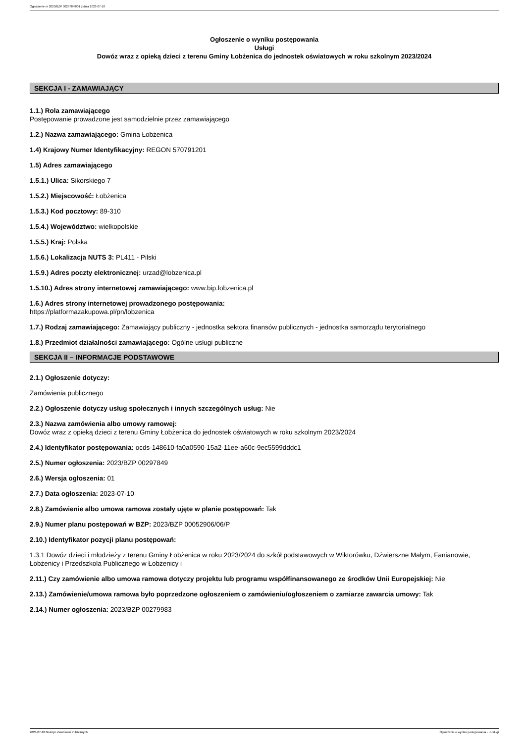Ogłoszenie nr 2023/BZP 00297849/01 z dnia 2023-07-10
Ogłoszenie o wyniku postępowania
Usługi
Dowóz wraz z opieką dzieci z terenu Gminy Łobżenica do jednostek oświatowych w roku szkolnym 2023/2024
SEKCJA I - ZAMAWIAJĄCY
1.1.) Rola zamawiającego
Postępowanie prowadzone jest samodzielnie przez zamawiającego
1.2.) Nazwa zamawiającego: Gmina Łobżenica
1.4) Krajowy Numer Identyfikacyjny: REGON 570791201
1.5) Adres zamawiającego
1.5.1.) Ulica: Sikorskiego 7
1.5.2.) Miejscowość: Łobżenica
1.5.3.) Kod pocztowy: 89-310
1.5.4.) Województwo: wielkopolskie
1.5.5.) Kraj: Polska
1.5.6.) Lokalizacja NUTS 3: PL411 - Pilski
1.5.9.) Adres poczty elektronicznej: urzad@lobzenica.pl
1.5.10.) Adres strony internetowej zamawiającego: www.bip.lobzenica.pl
1.6.) Adres strony internetowej prowadzonego postępowania:
https://platformazakupowa.pl/pn/lobzenica
1.7.) Rodzaj zamawiającego: Zamawiający publiczny - jednostka sektora finansów publicznych - jednostka samorządu terytorialnego
1.8.) Przedmiot działalności zamawiającego: Ogólne usługi publiczne
SEKCJA II – INFORMACJE PODSTAWOWE
2.1.) Ogłoszenie dotyczy:
Zamówienia publicznego
2.2.) Ogłoszenie dotyczy usług społecznych i innych szczególnych usług: Nie
2.3.) Nazwa zamówienia albo umowy ramowej:
Dowóz wraz z opieką dzieci z terenu Gminy Łobżenica do jednostek oświatowych w roku szkolnym 2023/2024
2.4.) Identyfikator postępowania: ocds-148610-fa0a0590-15a2-11ee-a60c-9ec5599dddc1
2.5.) Numer ogłoszenia: 2023/BZP 00297849
2.6.) Wersja ogłoszenia: 01
2.7.) Data ogłoszenia: 2023-07-10
2.8.) Zamówienie albo umowa ramowa zostały ujęte w planie postępowań: Tak
2.9.) Numer planu postępowań w BZP: 2023/BZP 00052906/06/P
2.10.) Identyfikator pozycji planu postępowań:
1.3.1 Dowóz dzieci i młodzieży z terenu Gminy Łobżenica w roku 2023/2024 do szkół podstawowych w Wiktorówku, Dźwierszne Małym, Fanianowie, Łobżenicy i Przedszkola Publicznego w Łobżenicy i
2.11.) Czy zamówienie albo umowa ramowa dotyczy projektu lub programu współfinansowanego ze środków Unii Europejskiej: Nie
2.13.) Zamówienie/umowa ramowa było poprzedzone ogłoszeniem o zamówieniu/ogłoszeniem o zamiarze zawarcia umowy: Tak
2.14.) Numer ogłoszenia: 2023/BZP 00279983
2023-07-10 Biuletyn Zamówień Publicznych Ogłoszenie o wyniku postępowania - - Usługi